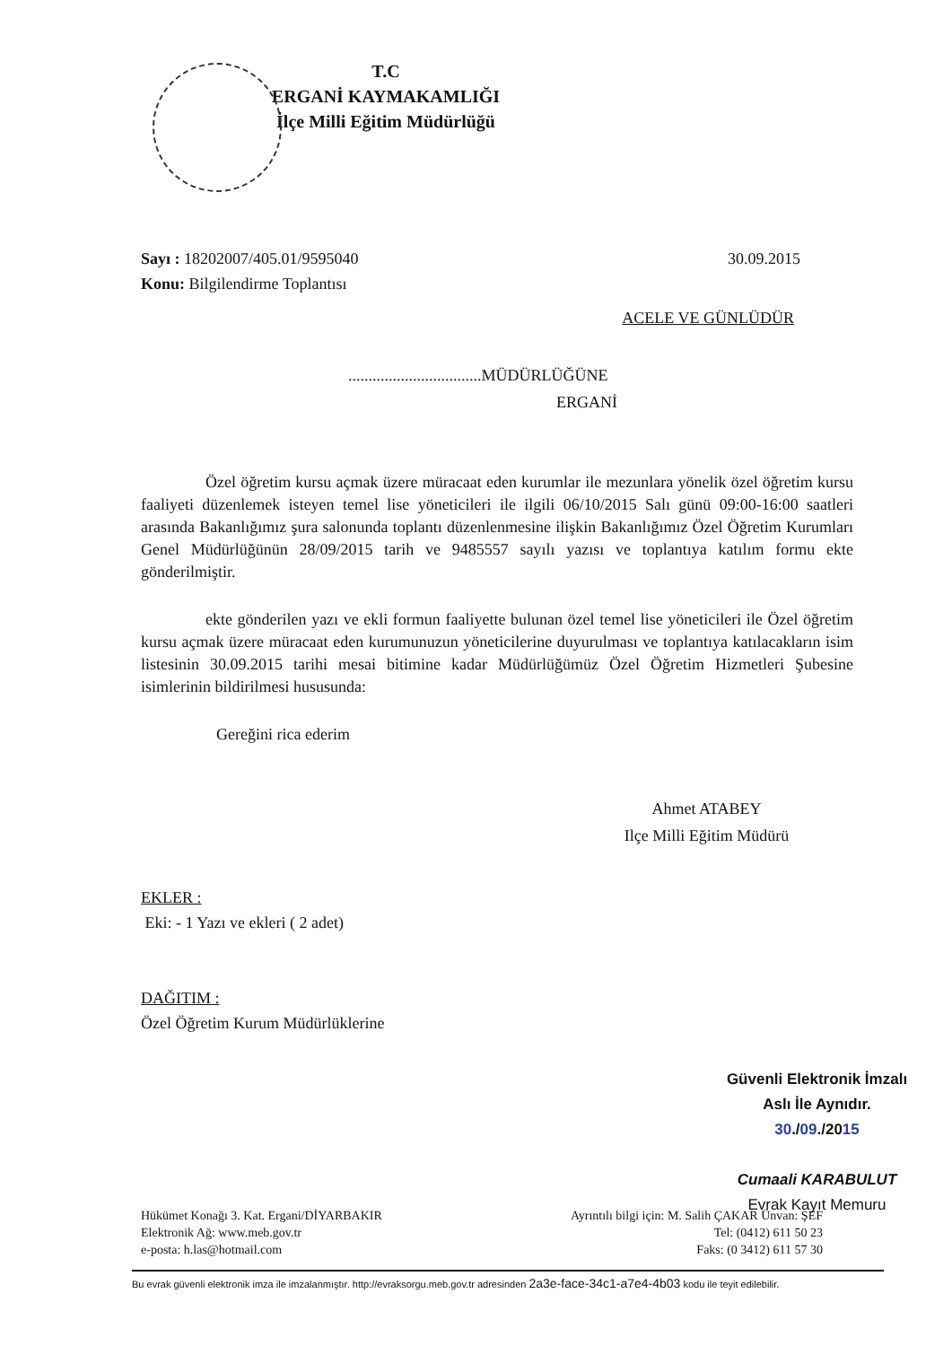T.C
ERGANİ KAYMAKAMLIĞI
İlçe Milli Eğitim Müdürlüğü
30.09.2015 Sayı : 18202007/405.01/9595040
Konu: Bilgilendirme Toplantısı
ACELE VE GÜNLÜDÜR
.................................MÜDÜRLÜĞÜNE
ERGANİ
Özel öğretim kursu açmak üzere müracaat eden kurumlar ile mezunlara yönelik özel öğretim kursu faaliyeti düzenlemek isteyen temel lise yöneticileri ile ilgili 06/10/2015 Salı günü 09:00-16:00 saatleri arasında Bakanlığımız şura salonunda toplantı düzenlenmesine ilişkin Bakanlığımız Özel Öğretim Kurumları Genel Müdürlüğünün 28/09/2015 tarih ve 9485557 sayılı yazısı ve toplantıya katılım formu ekte gönderilmiştir.
ekte gönderilen yazı ve ekli formun faaliyette bulunan özel temel lise yöneticileri ile Özel öğretim kursu açmak üzere müracaat eden kurumunuzun yöneticilerine duyurulması ve toplantıya katılacakların isim listesinin 30.09.2015 tarihi mesai bitimine kadar Müdürlüğümüz Özel Öğretim Hizmetleri Şubesine isimlerinin bildirilmesi hususunda:
Gereğini rica ederim
Ahmet ATABEY
Ilçe Milli Eğitim Müdürü
EKLER :
Eki: - 1 Yazı ve ekleri ( 2 adet)
DAĞITIM :
Özel Öğretim Kurum Müdürlüklerine
Güvenli Elektronik İmzalı
Aslı İle Aynıdır.
30./09./2015
Cumaali KARABULUT
Evrak Kayıt Memuru
Hükümet Konağı 3. Kat. Ergani/DİYARBAKIR
Elektronik Ağ: www.meb.gov.tr
e-posta: h.las@hotmail.com
Ayrıntılı bilgi için: M. Salih ÇAKAR Ünvan: ŞEF
Tel: (0412) 611 50 23
Faks: (0 3412) 611 57 30
Bu evrak güvenli elektronik imza ile imzalanmıştır. http://evraksorgu.meb.gov.tr adresinden 2a3e-face-34c1-a7e4-4b03 kodu ile teyit edilebilir.